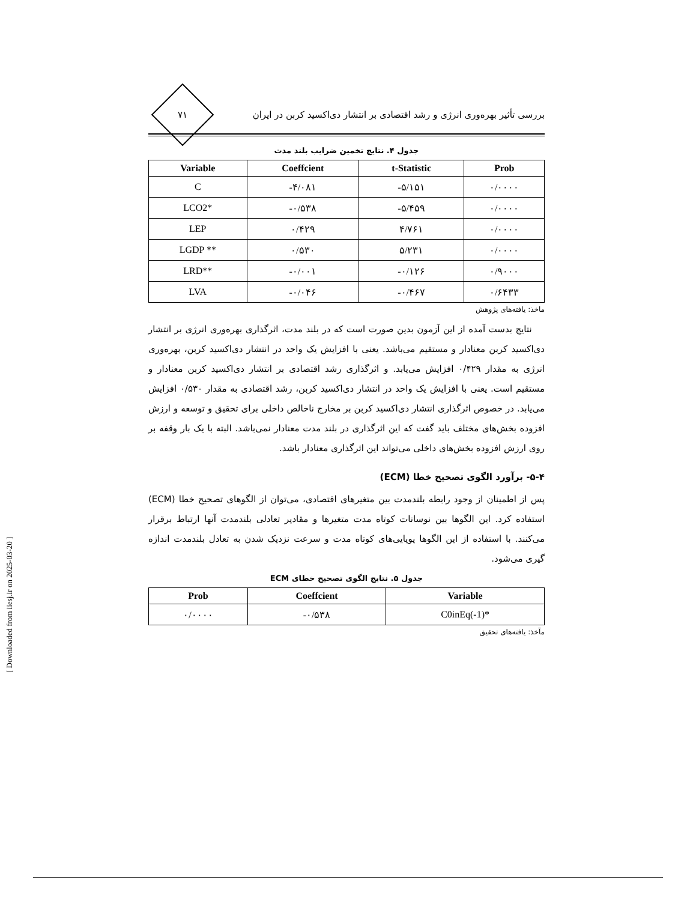بررسی تأثیر بهره‌وری انرژی و رشد اقتصادی بر انتشار دی‌اکسید کربن در ایران
۷۱
جدول ۴. نتایج تخمین ضرایب بلند مدت
| Variable | Coeffcient | t-Statistic | Prob |
| --- | --- | --- | --- |
| C | -۴/۰۸۱ | -۵/۱۵۱ | ۰/۰۰۰۰ |
| LCO2* | -۰/۵۳۸ | -۵/۴۵۹ | ۰/۰۰۰۰ |
| LEP | ۰/۴۲۹ | ۴/۷۶۱ | ۰/۰۰۰۰ |
| LGDP ** | ۰/۵۳۰ | ۵/۲۳۱ | ۰/۰۰۰۰ |
| LRD** | -۰/۰۰۱ | -۰/۱۲۶ | ۰/۹۰۰۰ |
| LVA | -۰/۰۴۶ | -۰/۴۶۷ | ۰/۶۴۳۳ |
ماخذ: یافته‌های پژوهش
نتایج بدست آمده از این آزمون بدین صورت است که در بلند مدت، اثرگذاری بهره‌وری انرژی بر انتشار دی‌اکسید کربن معنادار و مستقیم می‌باشد. یعنی با افزایش یک واحد در انتشار دی‌اکسید کربن، بهره‌وری انرژی به مقدار ۰/۴۲۹ افزایش می‌یابد. و اثرگذاری رشد اقتصادی بر انتشار دی‌اکسید کربن معنادار و مستقیم است. یعنی با افزایش یک واحد در انتشار دی‌اکسید کربن، رشد اقتصادی به مقدار ۰/۵۳۰ افزایش می‌یابد. در خصوص اثرگذاری انتشار دی‌اکسید کربن بر مخارج ناخالص داخلی برای تحقیق و توسعه و ارزش افزوده بخش‌های مختلف باید گفت که این اثرگذاری در بلند مدت معنادار نمی‌باشد. البته با یک بار وقفه بر روی ارزش افزوده بخش‌های داخلی می‌تواند این اثرگذاری معنادار باشد.
۵-۴- برآورد الگوی تصحیح خطا (ECM)
پس از اطمینان از وجود رابطه بلندمدت بین متغیرهای اقتصادی، می‌توان از الگوهای تصحیح خطا (ECM) استفاده کرد. این الگوها بین نوسانات کوتاه مدت متغیرها و مقادیر تعادلی بلندمدت آنها ارتباط برقرار می‌کنند. با استفاده از این الگوها پویایی‌های کوتاه مدت و سرعت نزدیک شدن به تعادل بلندمدت اندازه گیری می‌شود.
جدول ۵. نتایج الگوی تصحیح خطای ECM
| Prob | Coeffcient | Variable |
| --- | --- | --- |
| ۰/۰۰۰۰ | -۰/۵۳۸ | C0inEq(-1)* |
مآخذ: یافته‌های تحقیق
[ Downloaded from iiesj.ir on 2025-03-20 ]